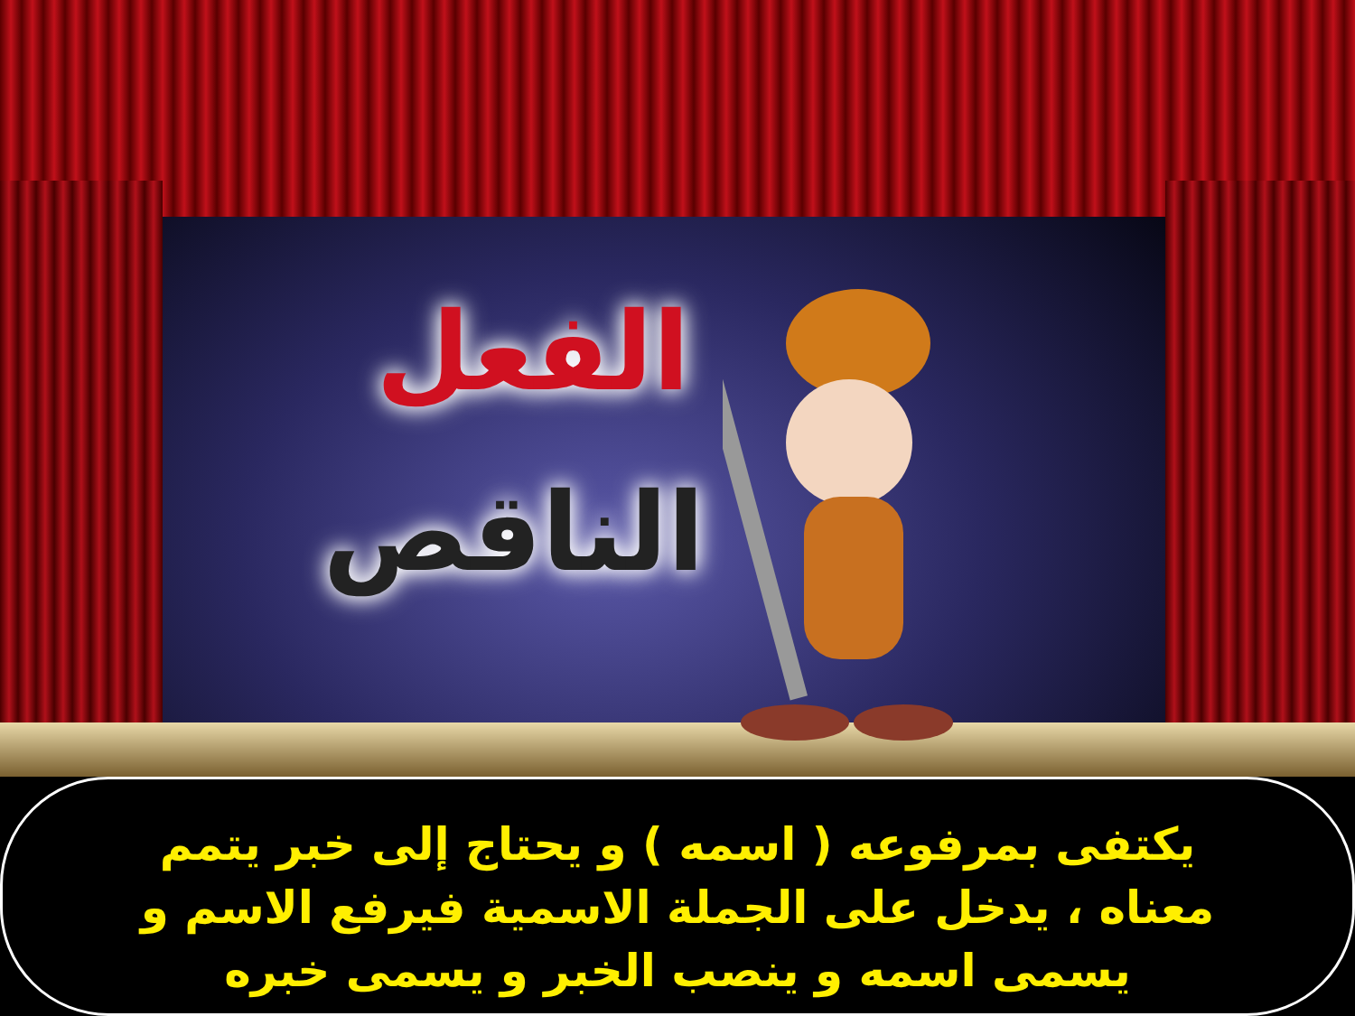الفعل
الناقص
يكتفى بمرفوعه ( اسمه ) و يحتاج إلى خبر يتمم معناه ، يدخل على الجملة الاسمية فيرفع الاسم و يسمى اسمه و ينصب الخبر و يسمى خبره